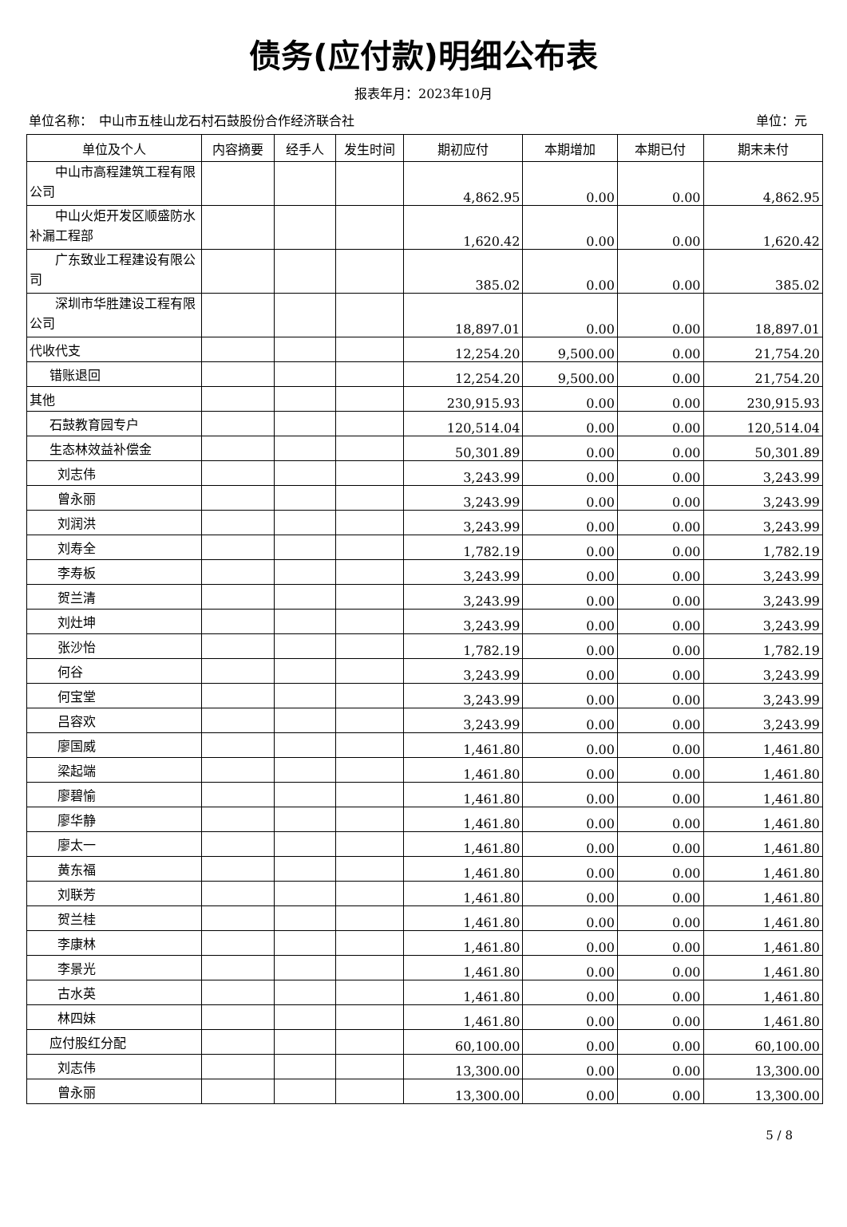债务(应付款)明细公布表
报表年月：2023年10月
单位名称：　中山市五桂山龙石村石鼓股份合作经济联合社 单位：元
| 单位及个人 | 内容摘要 | 经手人 | 发生时间 | 期初应付 | 本期增加 | 本期已付 | 期末未付 |
| --- | --- | --- | --- | --- | --- | --- | --- |
| 中山市高程建筑工程有限公司 | | | | 4,862.95 | 0.00 | 0.00 | 4,862.95 |
| 中山火炬开发区顺盛防水补漏工程部 | | | | 1,620.42 | 0.00 | 0.00 | 1,620.42 |
| 广东致业工程建设有限公司 | | | | 385.02 | 0.00 | 0.00 | 385.02 |
| 深圳市华胜建设工程有限公司 | | | | 18,897.01 | 0.00 | 0.00 | 18,897.01 |
| 代收代支 | | | | 12,254.20 | 9,500.00 | 0.00 | 21,754.20 |
| 错账退回 | | | | 12,254.20 | 9,500.00 | 0.00 | 21,754.20 |
| 其他 | | | | 230,915.93 | 0.00 | 0.00 | 230,915.93 |
| 石鼓教育园专户 | | | | 120,514.04 | 0.00 | 0.00 | 120,514.04 |
| 生态林效益补偿金 | | | | 50,301.89 | 0.00 | 0.00 | 50,301.89 |
| 刘志伟 | | | | 3,243.99 | 0.00 | 0.00 | 3,243.99 |
| 曾永丽 | | | | 3,243.99 | 0.00 | 0.00 | 3,243.99 |
| 刘润洪 | | | | 3,243.99 | 0.00 | 0.00 | 3,243.99 |
| 刘寿全 | | | | 1,782.19 | 0.00 | 0.00 | 1,782.19 |
| 李寿板 | | | | 3,243.99 | 0.00 | 0.00 | 3,243.99 |
| 贺兰清 | | | | 3,243.99 | 0.00 | 0.00 | 3,243.99 |
| 刘灶坤 | | | | 3,243.99 | 0.00 | 0.00 | 3,243.99 |
| 张沙怡 | | | | 1,782.19 | 0.00 | 0.00 | 1,782.19 |
| 何谷 | | | | 3,243.99 | 0.00 | 0.00 | 3,243.99 |
| 何宝堂 | | | | 3,243.99 | 0.00 | 0.00 | 3,243.99 |
| 吕容欢 | | | | 3,243.99 | 0.00 | 0.00 | 3,243.99 |
| 廖国威 | | | | 1,461.80 | 0.00 | 0.00 | 1,461.80 |
| 梁起端 | | | | 1,461.80 | 0.00 | 0.00 | 1,461.80 |
| 廖碧愉 | | | | 1,461.80 | 0.00 | 0.00 | 1,461.80 |
| 廖华静 | | | | 1,461.80 | 0.00 | 0.00 | 1,461.80 |
| 廖太一 | | | | 1,461.80 | 0.00 | 0.00 | 1,461.80 |
| 黄东福 | | | | 1,461.80 | 0.00 | 0.00 | 1,461.80 |
| 刘联芳 | | | | 1,461.80 | 0.00 | 0.00 | 1,461.80 |
| 贺兰桂 | | | | 1,461.80 | 0.00 | 0.00 | 1,461.80 |
| 李康林 | | | | 1,461.80 | 0.00 | 0.00 | 1,461.80 |
| 李景光 | | | | 1,461.80 | 0.00 | 0.00 | 1,461.80 |
| 古水英 | | | | 1,461.80 | 0.00 | 0.00 | 1,461.80 |
| 林四妹 | | | | 1,461.80 | 0.00 | 0.00 | 1,461.80 |
| 应付股红分配 | | | | 60,100.00 | 0.00 | 0.00 | 60,100.00 |
| 刘志伟 | | | | 13,300.00 | 0.00 | 0.00 | 13,300.00 |
| 曾永丽 | | | | 13,300.00 | 0.00 | 0.00 | 13,300.00 |
5 / 8